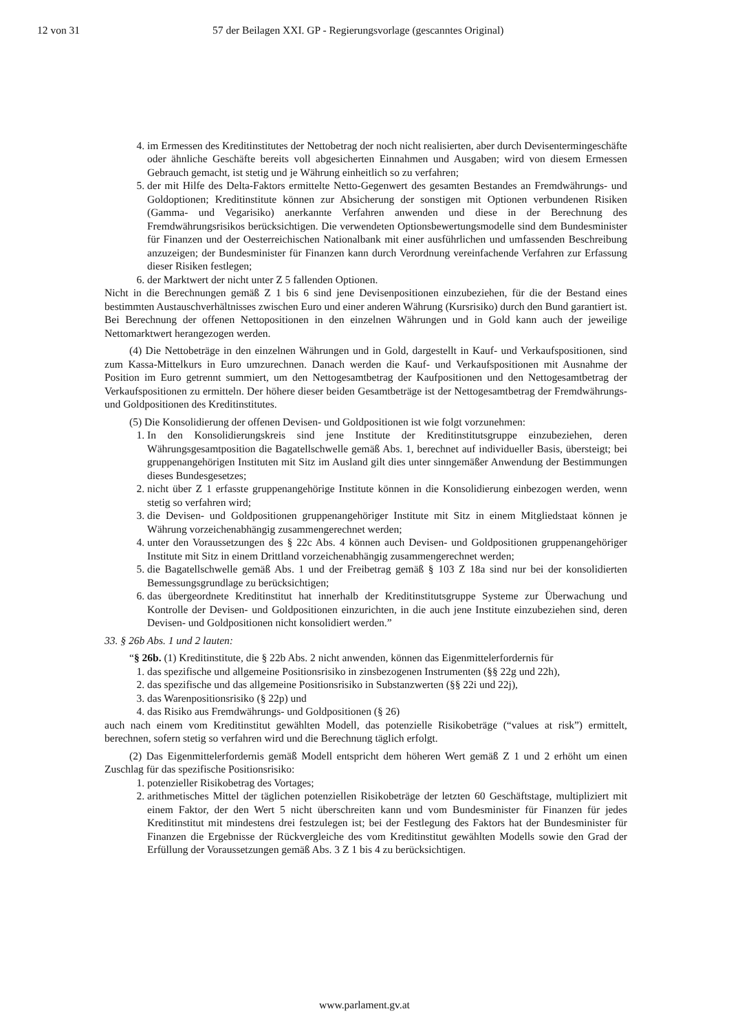12 von 31 57 der Beilagen XXI. GP - Regierungsvorlage (gescanntes Original)
4. im Ermessen des Kreditinstitutes der Nettobetrag der noch nicht realisierten, aber durch Devisentermingeschäfte oder ähnliche Geschäfte bereits voll abgesicherten Einnahmen und Ausgaben; wird von diesem Ermessen Gebrauch gemacht, ist stetig und je Währung einheitlich so zu verfahren;
5. der mit Hilfe des Delta-Faktors ermittelte Netto-Gegenwert des gesamten Bestandes an Fremdwährungs- und Goldoptionen; Kreditinstitute können zur Absicherung der sonstigen mit Optionen verbundenen Risiken (Gamma- und Vegarisiko) anerkannte Verfahren anwenden und diese in der Berechnung des Fremdwährungsrisikos berücksichtigen. Die verwendeten Optionsbewertungsmodelle sind dem Bundesminister für Finanzen und der Oesterreichischen Nationalbank mit einer ausführlichen und umfassenden Beschreibung anzuzeigen; der Bundesminister für Finanzen kann durch Verordnung vereinfachende Verfahren zur Erfassung dieser Risiken festlegen;
6. der Marktwert der nicht unter Z 5 fallenden Optionen.
Nicht in die Berechnungen gemäß Z 1 bis 6 sind jene Devisenpositionen einzubeziehen, für die der Bestand eines bestimmten Austauschverhältnisses zwischen Euro und einer anderen Währung (Kursrisiko) durch den Bund garantiert ist. Bei Berechnung der offenen Nettopositionen in den einzelnen Währungen und in Gold kann auch der jeweilige Nettomarktwert herangezogen werden.
(4) Die Nettobeträge in den einzelnen Währungen und in Gold, dargestellt in Kauf- und Verkaufspositionen, sind zum Kassa-Mittelkurs in Euro umzurechnen. Danach werden die Kauf- und Verkaufspositionen mit Ausnahme der Position im Euro getrennt summiert, um den Nettogesamtbetrag der Kaufpositionen und den Nettogesamtbetrag der Verkaufspositionen zu ermitteln. Der höhere dieser beiden Gesamtbeträge ist der Nettogesamtbetrag der Fremdwährungs- und Goldpositionen des Kreditinstitutes.
(5) Die Konsolidierung der offenen Devisen- und Goldpositionen ist wie folgt vorzunehmen:
1. In den Konsolidierungskreis sind jene Institute der Kreditinstitutsgruppe einzubeziehen, deren Währungsgesamtposition die Bagatellschwelle gemäß Abs. 1, berechnet auf individueller Basis, übersteigt; bei gruppenangehörigen Instituten mit Sitz im Ausland gilt dies unter sinngemäßer Anwendung der Bestimmungen dieses Bundesgesetzes;
2. nicht über Z 1 erfasste gruppenangehörige Institute können in die Konsolidierung einbezogen werden, wenn stetig so verfahren wird;
3. die Devisen- und Goldpositionen gruppenangehöriger Institute mit Sitz in einem Mitgliedstaat können je Währung vorzeichenabhängig zusammengerechnet werden;
4. unter den Voraussetzungen des § 22c Abs. 4 können auch Devisen- und Goldpositionen gruppenangehöriger Institute mit Sitz in einem Drittland vorzeichenabhängig zusammengerechnet werden;
5. die Bagatellschwelle gemäß Abs. 1 und der Freibetrag gemäß § 103 Z 18a sind nur bei der konsolidierten Bemessungsgrundlage zu berücksichtigen;
6. das übergeordnete Kreditinstitut hat innerhalb der Kreditinstitutsgruppe Systeme zur Überwachung und Kontrolle der Devisen- und Goldpositionen einzurichten, in die auch jene Institute einzubeziehen sind, deren Devisen- und Goldpositionen nicht konsolidiert werden.”
33. § 26b Abs. 1 und 2 lauten:
“§ 26b. (1) Kreditinstitute, die § 22b Abs. 2 nicht anwenden, können das Eigenmittelerfordernis für
1. das spezifische und allgemeine Positionsrisiko in zinsbezogenen Instrumenten (§§ 22g und 22h),
2. das spezifische und das allgemeine Positionsrisiko in Substanzwerten (§§ 22i und 22j),
3. das Warenpositionsrisiko (§ 22p) und
4. das Risiko aus Fremdwährungs- und Goldpositionen (§ 26)
auch nach einem vom Kreditinstitut gewählten Modell, das potenzielle Risikobeträge (“values at risk”) ermittelt, berechnen, sofern stetig so verfahren wird und die Berechnung täglich erfolgt.
(2) Das Eigenmittelerfordernis gemäß Modell entspricht dem höheren Wert gemäß Z 1 und 2 erhöht um einen Zuschlag für das spezifische Positionsrisiko:
1. potenzieller Risikobetrag des Vortages;
2. arithmetisches Mittel der täglichen potenziellen Risikobeträge der letzten 60 Geschäftstage, multipliziert mit einem Faktor, der den Wert 5 nicht überschreiten kann und vom Bundesminister für Finanzen für jedes Kreditinstitut mit mindestens drei festzulegen ist; bei der Festlegung des Faktors hat der Bundesminister für Finanzen die Ergebnisse der Rückvergleiche des vom Kreditinstitut gewählten Modells sowie den Grad der Erfüllung der Voraussetzungen gemäß Abs. 3 Z 1 bis 4 zu berücksichtigen.
www.parlament.gv.at